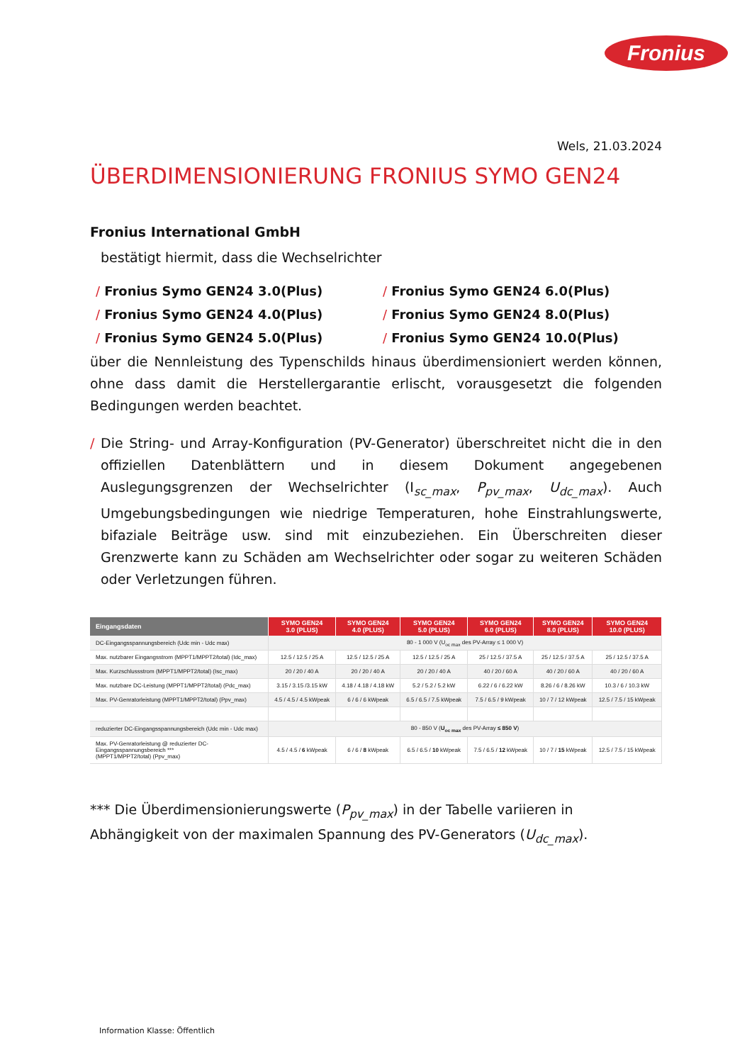Fronius
Wels, 21.03.2024
ÜBERDIMENSIONIERUNG FRONIUS SYMO GEN24
Fronius International GmbH
bestätigt hiermit, dass die Wechselrichter
/ Fronius Symo GEN24 3.0(Plus)
/ Fronius Symo GEN24 6.0(Plus)
/ Fronius Symo GEN24 4.0(Plus)
/ Fronius Symo GEN24 8.0(Plus)
/ Fronius Symo GEN24 5.0(Plus)
/ Fronius Symo GEN24 10.0(Plus)
über die Nennleistung des Typenschilds hinaus überdimensioniert werden können, ohne dass damit die Herstellergarantie erlischt, vorausgesetzt die folgenden Bedingungen werden beachtet.
/ Die String- und Array-Konfiguration (PV-Generator) überschreitet nicht die in den offiziellen Datenblättern und in diesem Dokument angegebenen Auslegungsgrenzen der Wechselrichter (I<sub>sc_max</sub>, P<sub>pv_max</sub>, U<sub>dc_max</sub>). Auch Umgebungsbedingungen wie niedrige Temperaturen, hohe Einstrahlungswerte, bifaziale Beiträge usw. sind mit einzubeziehen. Ein Überschreiten dieser Grenzwerte kann zu Schäden am Wechselrichter oder sogar zu weiteren Schäden oder Verletzungen führen.
| Eingangsdaten | SYMO GEN24 3.0 (PLUS) | SYMO GEN24 4.0 (PLUS) | SYMO GEN24 5.0 (PLUS) | SYMO GEN24 6.0 (PLUS) | SYMO GEN24 8.0 (PLUS) | SYMO GEN24 10.0 (PLUS) |
| --- | --- | --- | --- | --- | --- | --- |
| DC-Eingangsspannungsbereich (Udc min - Udc max) | 80 - 1 000 V (U<sub>oc max</sub> des PV-Array ≤ 1 000 V) | | | | | |
| Max. nutzbarer Eingangsstrom (MPPT1/MPPT2/total) (Idc_max) | 12.5 / 12.5 / 25 A | 12.5 / 12.5 / 25 A | 12.5 / 12.5 / 25 A | 25 / 12.5 / 37.5 A | 25 / 12.5 / 37.5 A | 25 / 12.5 / 37.5 A |
| Max. Kurzschlussstrom (MPPT1/MPPT2/total) (Isc_max) | 20 / 20 / 40 A | 20 / 20 / 40 A | 20 / 20 / 40 A | 40 / 20 / 60 A | 40 / 20 / 60 A | 40 / 20 / 60 A |
| Max. nutzbare DC-Leistung (MPPT1/MPPT2/total) (Pdc_max) | 3.15 / 3.15 /3.15 kW | 4.18 / 4.18 / 4.18 kW | 5.2 / 5.2 / 5.2 kW | 6.22 / 6 / 6.22 kW | 8.26 / 6 / 8.26 kW | 10.3 / 6 / 10.3 kW |
| Max. PV-Genratorleistung (MPPT1/MPPT2/total) (Ppv_max) | 4.5 / 4.5 / 4.5 kWpeak | 6 / 6 / 6 kWpeak | 6.5 / 6.5 / 7.5 kWpeak | 7.5 / 6.5 / 9 kWpeak | 10 / 7 / 12 kWpeak | 12.5 / 7.5 / 15 kWpeak |
| reduzierter DC-Eingangsspannungsbereich (Udc min - Udc max) | 80 - 850 V ( U<sub>oc max</sub> des PV-Array ≤ 850 V ) | | | | | |
| Max. PV-Genratorleistung @ reduzierter DC-Eingangsspannungsbereich *** (MPPT1/MPPT2/total) (Ppv_max) | 4.5 / 4.5 / 6 kWpeak | 6 / 6 / 8 kWpeak | 6.5 / 6.5 / 10 kWpeak | 7.5 / 6.5 / 12 kWpeak | 10 / 7 / 15 kWpeak | 12.5 / 7.5 / 15 kWpeak |
*** Die Überdimensionierungswerte (P<sub>pv_max</sub>) in der Tabelle variieren in Abhängigkeit von der maximalen Spannung des PV-Generators (U<sub>dc_max</sub>).
Information Klasse: Öffentlich